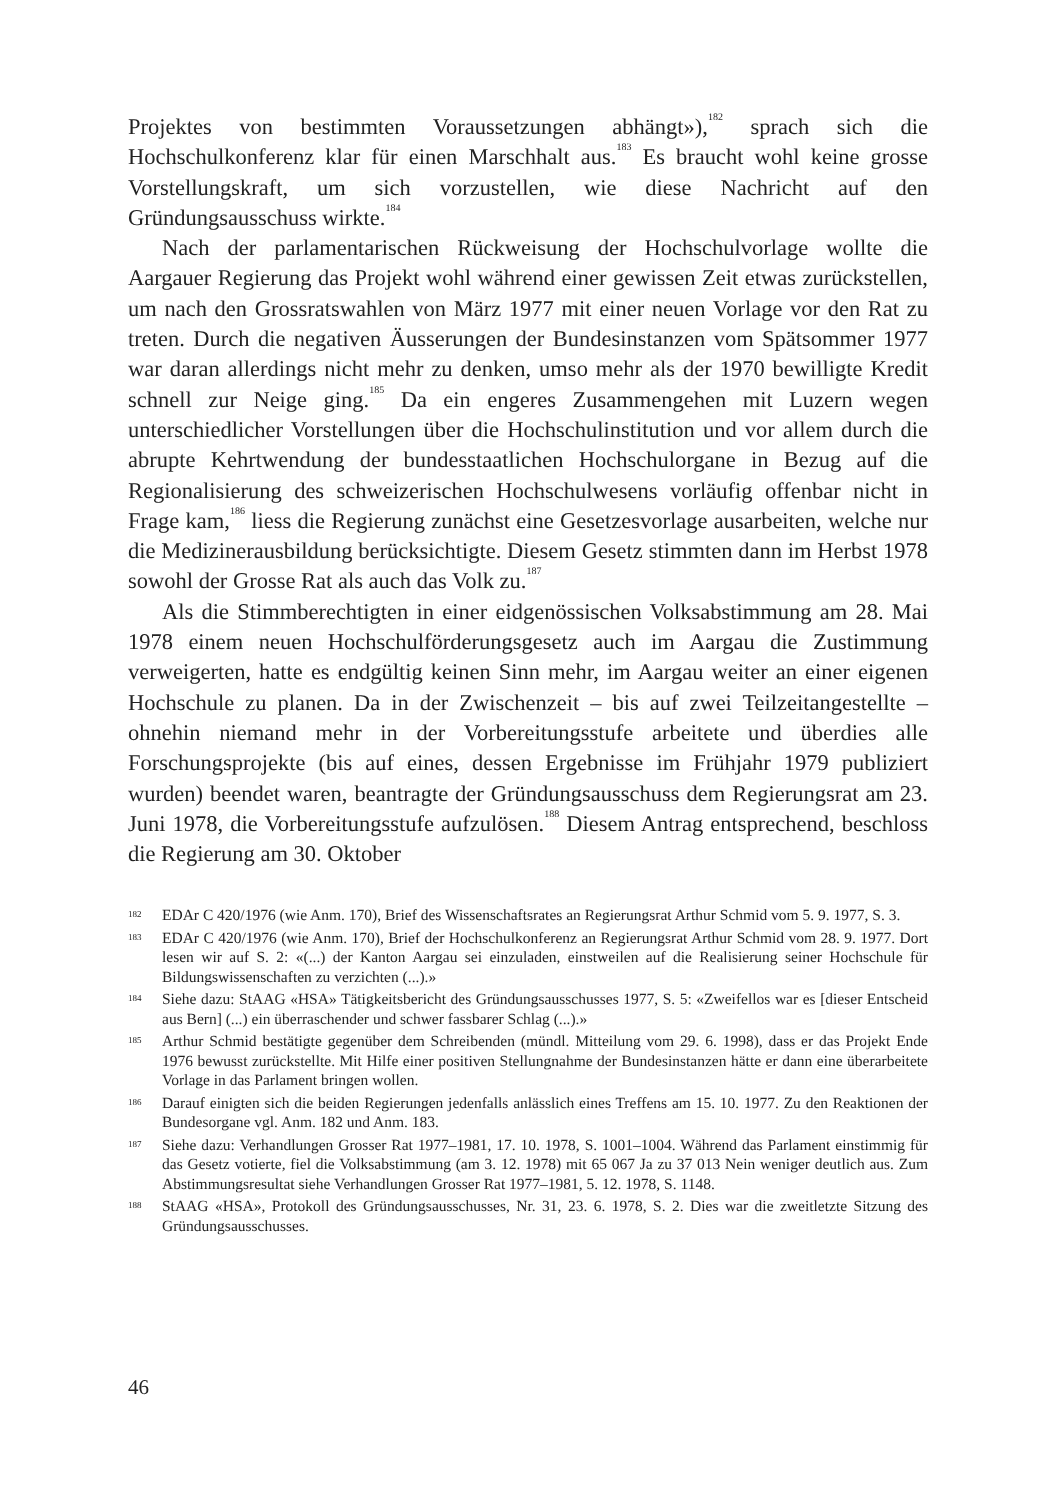Projektes von bestimmten Voraussetzungen abhängt»),<sup>182</sup> sprach sich die Hochschulkonferenz klar für einen Marschhalt aus.<sup>183</sup> Es braucht wohl keine grosse Vorstellungskraft, um sich vorzustellen, wie diese Nachricht auf den Gründungsausschuss wirkte.<sup>184</sup>
Nach der parlamentarischen Rückweisung der Hochschulvorlage wollte die Aargauer Regierung das Projekt wohl während einer gewissen Zeit etwas zurückstellen, um nach den Grossratswahlen von März 1977 mit einer neuen Vorlage vor den Rat zu treten. Durch die negativen Äusserungen der Bundesinstanzen vom Spätsommer 1977 war daran allerdings nicht mehr zu denken, umso mehr als der 1970 bewilligte Kredit schnell zur Neige ging.<sup>185</sup> Da ein engeres Zusammengehen mit Luzern wegen unterschiedlicher Vorstellungen über die Hochschulinstitution und vor allem durch die abrupte Kehrtwendung der bundesstaatlichen Hochschulorgane in Bezug auf die Regionalisierung des schweizerischen Hochschulwesens vorläufig offenbar nicht in Frage kam,<sup>186</sup> liess die Regierung zunächst eine Gesetzesvorlage ausarbeiten, welche nur die Medizinerausbildung berücksichtigte. Diesem Gesetz stimmten dann im Herbst 1978 sowohl der Grosse Rat als auch das Volk zu.<sup>187</sup>
Als die Stimmberechtigten in einer eidgenössischen Volksabstimmung am 28. Mai 1978 einem neuen Hochschulförderungsgesetz auch im Aargau die Zustimmung verweigerten, hatte es endgültig keinen Sinn mehr, im Aargau weiter an einer eigenen Hochschule zu planen. Da in der Zwischenzeit – bis auf zwei Teilzeitangestellte – ohnehin niemand mehr in der Vorbereitungsstufe arbeitete und überdies alle Forschungsprojekte (bis auf eines, dessen Ergebnisse im Frühjahr 1979 publiziert wurden) beendet waren, beantragte der Gründungsausschuss dem Regierungsrat am 23. Juni 1978, die Vorbereitungsstufe aufzulösen.<sup>188</sup> Diesem Antrag entsprechend, beschloss die Regierung am 30. Oktober
182 EDAr C 420/1976 (wie Anm. 170), Brief des Wissenschaftsrates an Regierungsrat Arthur Schmid vom 5. 9. 1977, S. 3.
183 EDAr C 420/1976 (wie Anm. 170), Brief der Hochschulkonferenz an Regierungsrat Arthur Schmid vom 28. 9. 1977. Dort lesen wir auf S. 2: «(...) der Kanton Aargau sei einzuladen, einstweilen auf die Realisierung seiner Hochschule für Bildungswissenschaften zu verzichten (...).»
184 Siehe dazu: StAAG «HSA» Tätigkeitsbericht des Gründungsausschusses 1977, S. 5: «Zweifellos war es [dieser Entscheid aus Bern] (...) ein überraschender und schwer fassbarer Schlag (...).»
185 Arthur Schmid bestätigte gegenüber dem Schreibenden (mündl. Mitteilung vom 29. 6. 1998), dass er das Projekt Ende 1976 bewusst zurückstellte. Mit Hilfe einer positiven Stellungnahme der Bundesinstanzen hätte er dann eine überarbeitete Vorlage in das Parlament bringen wollen.
186 Darauf einigten sich die beiden Regierungen jedenfalls anlässlich eines Treffens am 15. 10. 1977. Zu den Reaktionen der Bundesorgane vgl. Anm. 182 und Anm. 183.
187 Siehe dazu: Verhandlungen Grosser Rat 1977–1981, 17. 10. 1978, S. 1001–1004. Während das Parlament einstimmig für das Gesetz votierte, fiel die Volksabstimmung (am 3. 12. 1978) mit 65 067 Ja zu 37 013 Nein weniger deutlich aus. Zum Abstimmungsresultat siehe Verhandlungen Grosser Rat 1977–1981, 5. 12. 1978, S. 1148.
188 StAAG «HSA», Protokoll des Gründungsausschusses, Nr. 31, 23. 6. 1978, S. 2. Dies war die zweitletzte Sitzung des Gründungsausschusses.
46